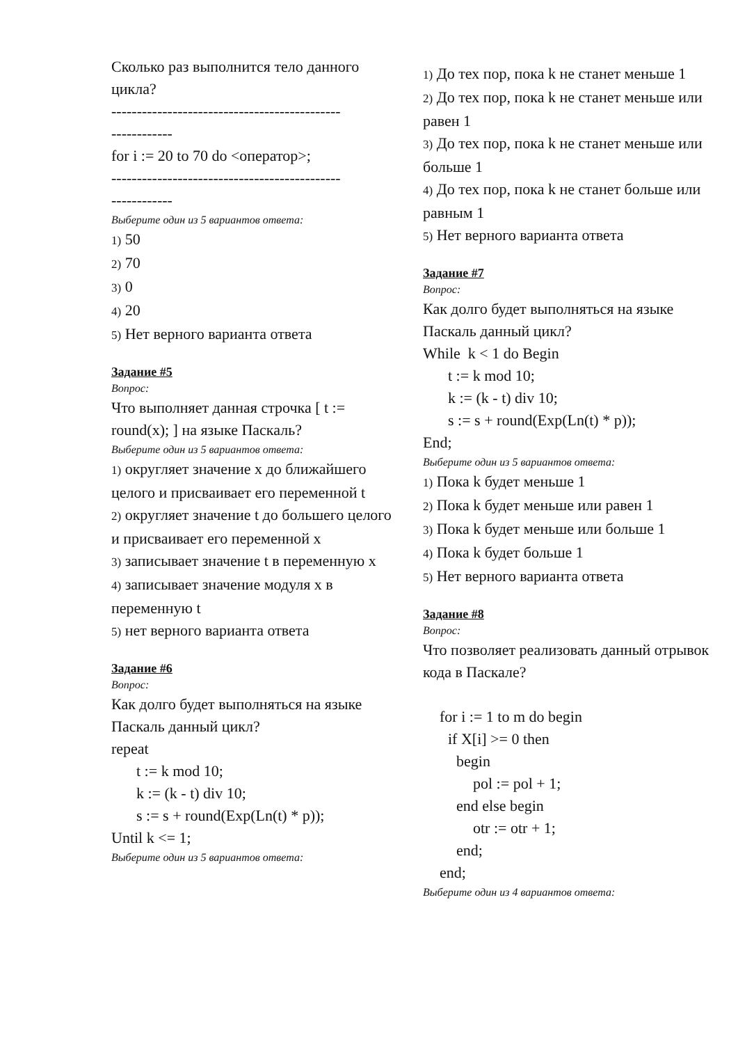Сколько раз выполнится тело данного цикла?
---------------------------------------------
------------
for i := 20 to 70 do <оператор>;
---------------------------------------------
------------
Выберите один из 5 вариантов ответа:
1) 50
2) 70
3) 0
4) 20
5) Нет верного варианта ответа
Задание #5
Вопрос:
Что выполняет данная строчка [ t := round(x); ] на языке Паскаль?
Выберите один из 5 вариантов ответа:
1) округляет значение x до ближайшего целого и присваивает его переменной t
2) округляет значение t до большего целого и присваивает его переменной x
3) записывает значение t в переменную x
4) записывает значение модуля x в переменную t
5) нет верного варианта ответа
Задание #6
Вопрос:
Как долго будет выполняться на языке Паскаль данный цикл?
repeat
t := k mod 10;
k := (k - t) div 10;
s := s + round(Exp(Ln(t) * p));
Until k <= 1;
Выберите один из 5 вариантов ответа:
1) До тех пор, пока k не станет меньше 1
2) До тех пор, пока k не станет меньше или равен 1
3) До тех пор, пока k не станет меньше или больше 1
4) До тех пор, пока k не станет больше или равным 1
5) Нет верного варианта ответа
Задание #7
Вопрос:
Как долго будет выполняться на языке Паскаль данный цикл?
While k < 1 do Begin
t := k mod 10;
k := (k - t) div 10;
s := s + round(Exp(Ln(t) * p));
End;
Выберите один из 5 вариантов ответа:
1) Пока k будет меньше 1
2) Пока k будет меньше или равен 1
3) Пока k будет меньше или больше 1
4) Пока k будет больше 1
5) Нет верного варианта ответа
Задание #8
Вопрос:
Что позволяет реализовать данный отрывок кода в Паскале?
for i := 1 to m do begin
if X[i] >= 0 then
begin
pol := pol + 1;
end else begin
otr := otr + 1;
end;
end;
Выберите один из 4 вариантов ответа: